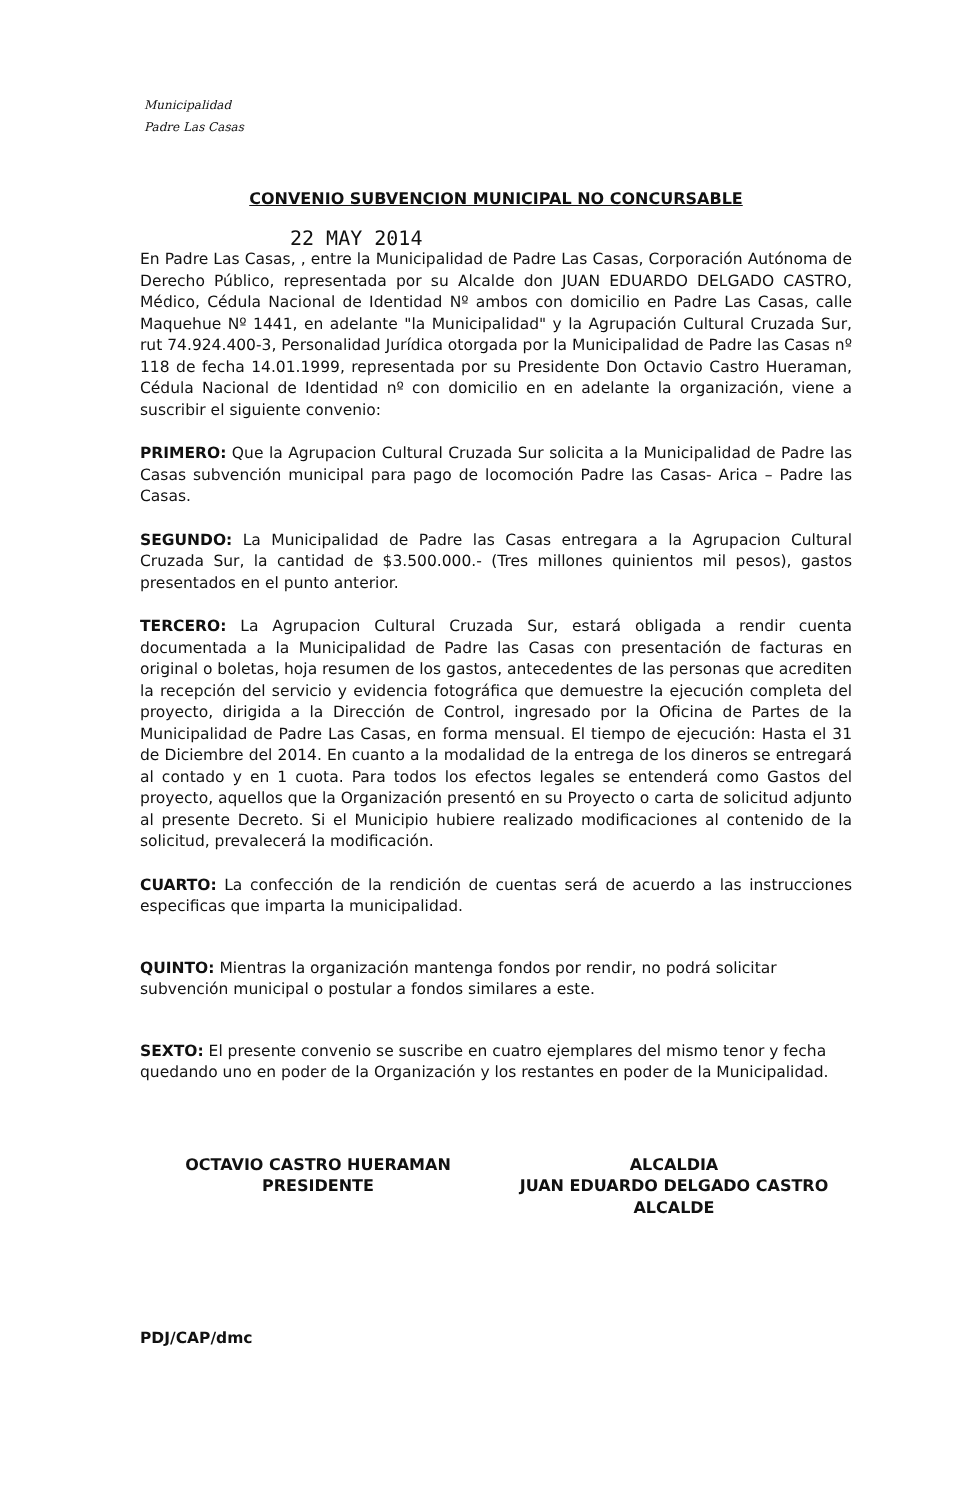Municipalidad
Padre Las Casas
CONVENIO SUBVENCION MUNICIPAL NO CONCURSABLE
22 MAY 2014
En Padre Las Casas, , entre la Municipalidad de Padre Las Casas, Corporación Autónoma de Derecho Público, representada por su Alcalde don JUAN EDUARDO DELGADO CASTRO, Médico, Cédula Nacional de Identidad Nº ambos con domicilio en Padre Las Casas, calle Maquehue Nº 1441, en adelante "la Municipalidad" y la Agrupación Cultural Cruzada Sur, rut 74.924.400-3, Personalidad Jurídica otorgada por la Municipalidad de Padre las Casas nº 118 de fecha 14.01.1999, representada por su Presidente Don Octavio Castro Hueraman, Cédula Nacional de Identidad nº con domicilio en en adelante la organización, viene a suscribir el siguiente convenio:
PRIMERO: Que la Agrupacion Cultural Cruzada Sur solicita a la Municipalidad de Padre las Casas subvención municipal para pago de locomoción Padre las Casas- Arica – Padre las Casas.
SEGUNDO: La Municipalidad de Padre las Casas entregara a la Agrupacion Cultural Cruzada Sur, la cantidad de $3.500.000.- (Tres millones quinientos mil pesos), gastos presentados en el punto anterior.
TERCERO: La Agrupacion Cultural Cruzada Sur, estará obligada a rendir cuenta documentada a la Municipalidad de Padre las Casas con presentación de facturas en original o boletas, hoja resumen de los gastos, antecedentes de las personas que acrediten la recepción del servicio y evidencia fotográfica que demuestre la ejecución completa del proyecto, dirigida a la Dirección de Control, ingresado por la Oficina de Partes de la Municipalidad de Padre Las Casas, en forma mensual. El tiempo de ejecución: Hasta el 31 de Diciembre del 2014. En cuanto a la modalidad de la entrega de los dineros se entregará al contado y en 1 cuota. Para todos los efectos legales se entenderá como Gastos del proyecto, aquellos que la Organización presentó en su Proyecto o carta de solicitud adjunto al presente Decreto. Si el Municipio hubiere realizado modificaciones al contenido de la solicitud, prevalecerá la modificación.
CUARTO: La confección de la rendición de cuentas será de acuerdo a las instrucciones especificas que imparta la municipalidad.
QUINTO: Mientras la organización mantenga fondos por rendir, no podrá solicitar subvención municipal o postular a fondos similares a este.
SEXTO: El presente convenio se suscribe en cuatro ejemplares del mismo tenor y fecha quedando uno en poder de la Organización y los restantes en poder de la Municipalidad.
OCTAVIO CASTRO HUERAMAN
PRESIDENTE
ALCALDIA
JUAN EDUARDO DELGADO CASTRO
ALCALDE
PDJ/CAP/dmc